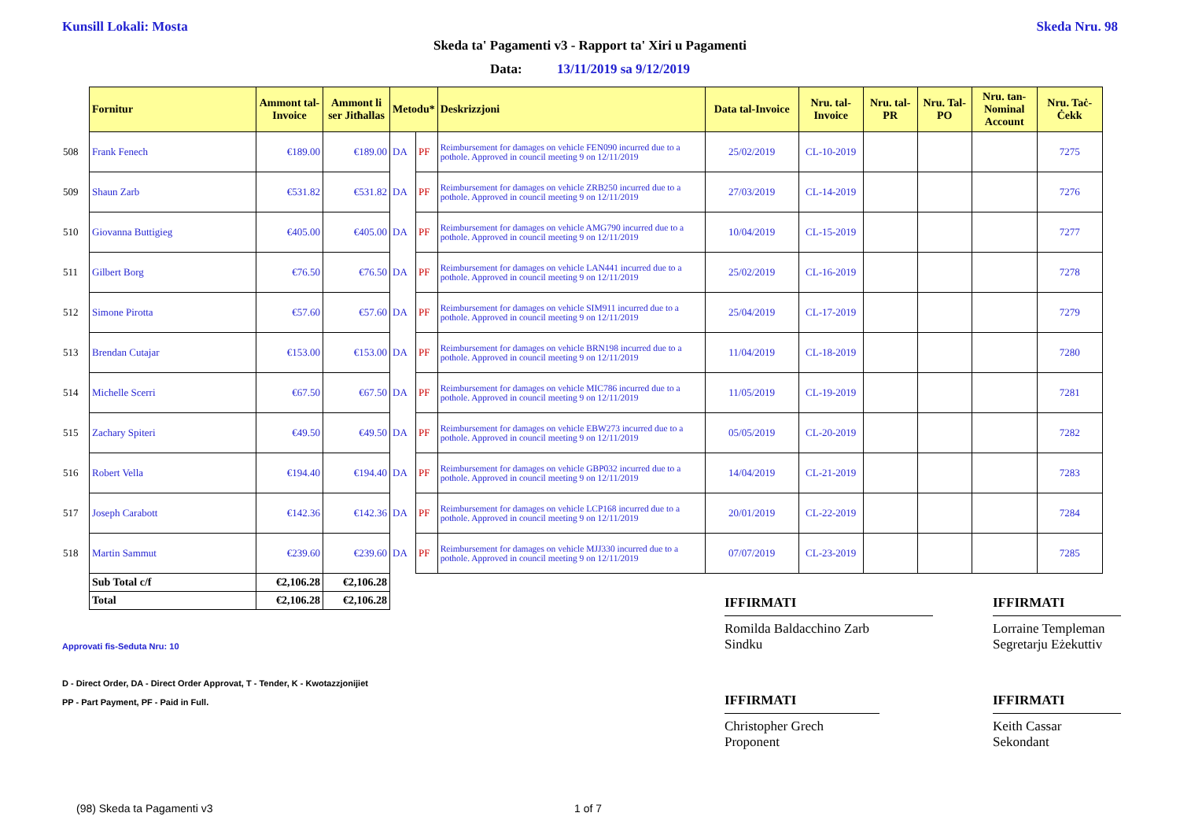Kunsill Lokali: Mosta Skeda Nru. 98
Skeda ta' Pagamenti v3 - Rapport ta' Xiri u Pagamenti
Data: 13/11/2019 sa 9/12/2019
| | Fornitur | Ammont tal-Invoice | Ammont li ser Jitħallas | Metodu* | | Deskrizzjoni | Data tal-Invoice | Nru. tal-Invoice | Nru. tal-PR | Nru. Tal-PO | Nru. tan-Nominal Account | Nru. Taċ-Ċekk |
| --- | --- | --- | --- | --- | --- | --- | --- | --- | --- | --- | --- | --- |
| 508 | Frank Fenech | €189.00 | €189.00 | DA | PF | Reimbursement for damages on vehicle FEN090 incurred due to a pothole. Approved in council meeting 9 on 12/11/2019 | 25/02/2019 | CL-10-2019 | | | | 7275 |
| 509 | Shaun Zarb | €531.82 | €531.82 | DA | PF | Reimbursement for damages on vehicle ZRB250 incurred due to a pothole. Approved in council meeting 9 on 12/11/2019 | 27/03/2019 | CL-14-2019 | | | | 7276 |
| 510 | Giovanna Buttigieg | €405.00 | €405.00 | DA | PF | Reimbursement for damages on vehicle AMG790 incurred due to a pothole. Approved in council meeting 9 on 12/11/2019 | 10/04/2019 | CL-15-2019 | | | | 7277 |
| 511 | Gilbert Borg | €76.50 | €76.50 | DA | PF | Reimbursement for damages on vehicle LAN441 incurred due to a pothole. Approved in council meeting 9 on 12/11/2019 | 25/02/2019 | CL-16-2019 | | | | 7278 |
| 512 | Simone Pirotta | €57.60 | €57.60 | DA | PF | Reimbursement for damages on vehicle SIM911 incurred due to a pothole. Approved in council meeting 9 on 12/11/2019 | 25/04/2019 | CL-17-2019 | | | | 7279 |
| 513 | Brendan Cutajar | €153.00 | €153.00 | DA | PF | Reimbursement for damages on vehicle BRN198 incurred due to a pothole. Approved in council meeting 9 on 12/11/2019 | 11/04/2019 | CL-18-2019 | | | | 7280 |
| 514 | Michelle Scerri | €67.50 | €67.50 | DA | PF | Reimbursement for damages on vehicle MIC786 incurred due to a pothole. Approved in council meeting 9 on 12/11/2019 | 11/05/2019 | CL-19-2019 | | | | 7281 |
| 515 | Zachary Spiteri | €49.50 | €49.50 | DA | PF | Reimbursement for damages on vehicle EBW273 incurred due to a pothole. Approved in council meeting 9 on 12/11/2019 | 05/05/2019 | CL-20-2019 | | | | 7282 |
| 516 | Robert Vella | €194.40 | €194.40 | DA | PF | Reimbursement for damages on vehicle GBP032 incurred due to a pothole. Approved in council meeting 9 on 12/11/2019 | 14/04/2019 | CL-21-2019 | | | | 7283 |
| 517 | Joseph Carabott | €142.36 | €142.36 | DA | PF | Reimbursement for damages on vehicle LCP168 incurred due to a pothole. Approved in council meeting 9 on 12/11/2019 | 20/01/2019 | CL-22-2019 | | | | 7284 |
| 518 | Martin Sammut | €239.60 | €239.60 | DA | PF | Reimbursement for damages on vehicle MJJ330 incurred due to a pothole. Approved in council meeting 9 on 12/11/2019 | 07/07/2019 | CL-23-2019 | | | | 7285 |
| | Sub Total c/f | €2,106.28 | €2,106.28 | | | | | | | | | |
| | Total | €2,106.28 | €2,106.28 | | | | | | | | | |
IFFIRMATI
Romilda Baldacchino Zarb
Sindku
IFFIRMATI
Lorraine Templeman
Segretarju Eżekuttiv
Approvati fis-Seduta Nru: 10
D - Direct Order, DA - Direct Order Approvat, T - Tender, K - Kwotazzjonijiet
PP - Part Payment, PF - Paid in Full.
IFFIRMATI
Christopher Grech
Proponent
IFFIRMATI
Keith Cassar
Sekondant
(98) Skeda ta Pagamenti v3 1 of 7